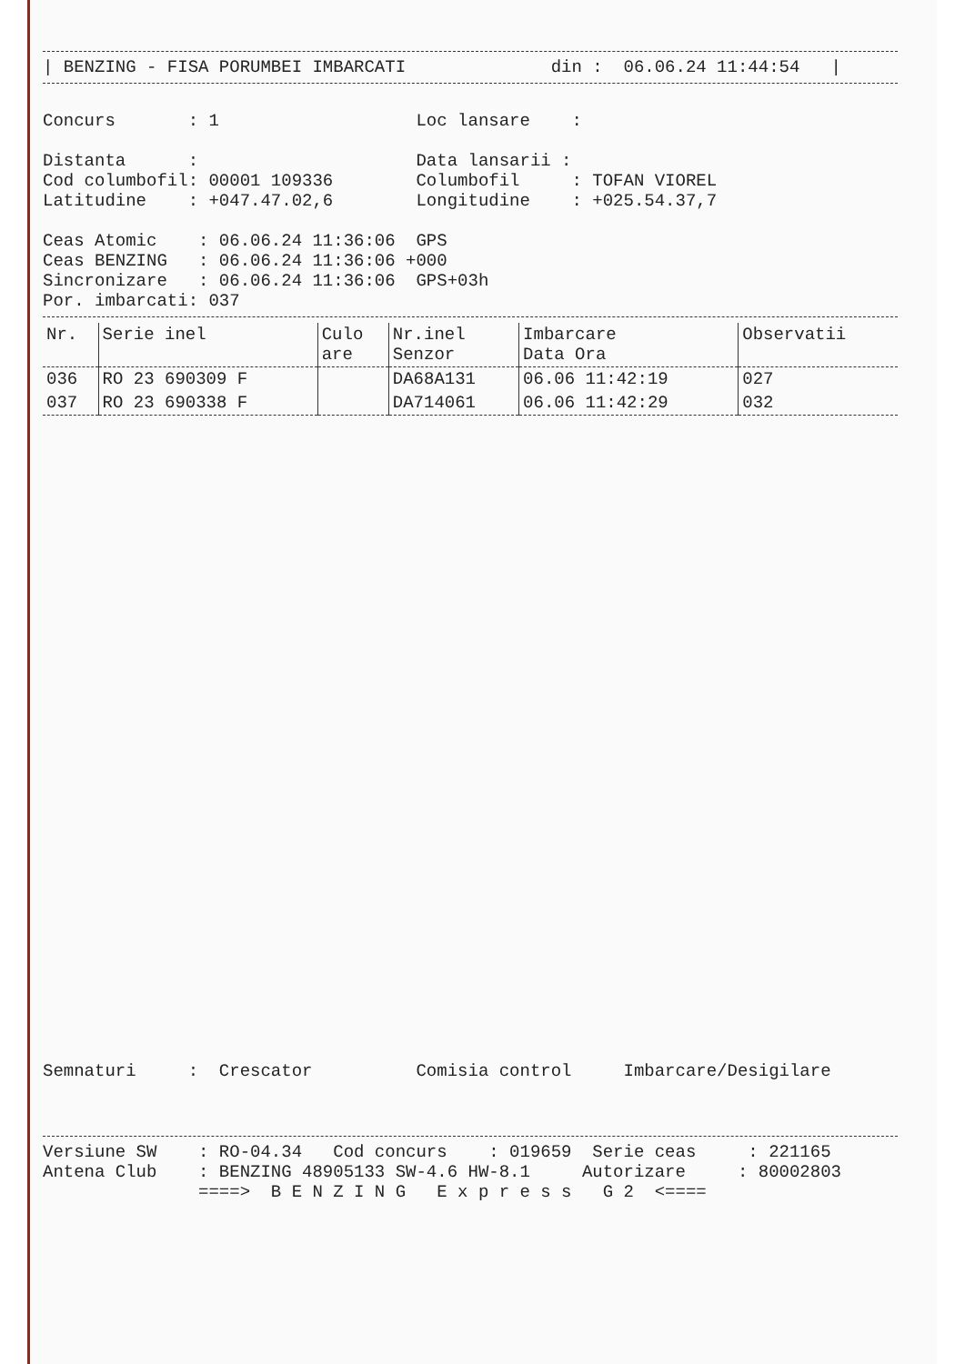| BENZING - FISA PORUMBEI IMBARCATI              din :  06.06.24 11:44:54   |
Concurs       : 1                   Loc lansare    :

Distanta      :                     Data lansarii :
Cod columbofil: 00001 109336        Columbofil     : TOFAN VIOREL
Latitudine    : +047.47.02,6        Longitudine    : +025.54.37,7

Ceas Atomic    : 06.06.24 11:36:06  GPS
Ceas BENZING   : 06.06.24 11:36:06 +000
Sincronizare   : 06.06.24 11:36:06  GPS+03h
Por. imbarcati: 037
| Nr. | Serie inel | Culo are | Nr.inel Senzor | Imbarcare Data Ora | Observatii |
| --- | --- | --- | --- | --- | --- |
| 036 | RO 23 690309 F | | DA68A131 | 06.06 11:42:19 | 027 |
| 037 | RO 23 690338 F | | DA714061 | 06.06 11:42:29 | 032 |
Semnaturi     :  Crescator          Comisia control     Imbarcare/Desigilare
Versiune SW    : RO-04.34   Cod concurs    : 019659  Serie ceas     : 221165
Antena Club    : BENZING 48905133 SW-4.6 HW-8.1     Autorizare     : 80002803
               ====>  B E N Z I N G   E x p r e s s   G 2  <====